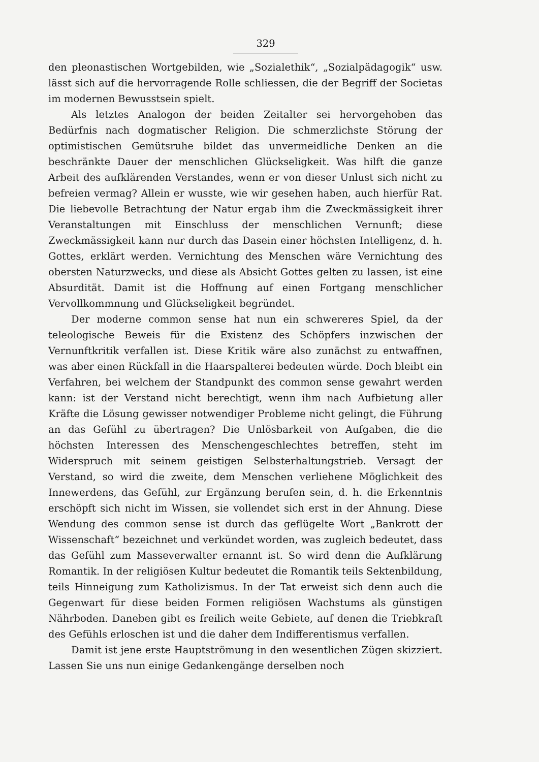329
den pleonastischen Wortgebilden, wie „Sozialethik“, „Sozialpädagogik“ usw. lässt sich auf die hervorragende Rolle schliessen, die der Begriff der Societas im modernen Bewusstsein spielt.
Als letztes Analogon der beiden Zeitalter sei hervorgehoben das Bedürfnis nach dogmatischer Religion. Die schmerzlichste Störung der optimistischen Gemütsruhe bildet das unvermeidliche Denken an die beschränkte Dauer der menschlichen Glückseligkeit. Was hilft die ganze Arbeit des aufklärenden Verstandes, wenn er von dieser Unlust sich nicht zu befreien vermag? Allein er wusste, wie wir gesehen haben, auch hierfür Rat. Die liebevolle Betrachtung der Natur ergab ihm die Zweckmässigkeit ihrer Veranstaltungen mit Einschluss der menschlichen Vernunft; diese Zweckmässigkeit kann nur durch das Dasein einer höchsten Intelligenz, d. h. Gottes, erklärt werden. Vernichtung des Menschen wäre Vernichtung des obersten Naturzwecks, und diese als Absicht Gottes gelten zu lassen, ist eine Absurdität. Damit ist die Hoffnung auf einen Fortgang menschlicher Vervollkommnung und Glückseligkeit begründet.
Der moderne common sense hat nun ein schwereres Spiel, da der teleologische Beweis für die Existenz des Schöpfers inzwischen der Vernunftkritik verfallen ist. Diese Kritik wäre also zunächst zu entwaffnen, was aber einen Rückfall in die Haarspalterei bedeuten würde. Doch bleibt ein Verfahren, bei welchem der Standpunkt des common sense gewahrt werden kann: ist der Verstand nicht berechtigt, wenn ihm nach Aufbietung aller Kräfte die Lösung gewisser notwendiger Probleme nicht gelingt, die Führung an das Gefühl zu übertragen? Die Unlösbarkeit von Aufgaben, die die höchsten Interessen des Menschengeschlechtes betreffen, steht im Widerspruch mit seinem geistigen Selbsterhaltungstrieb. Versagt der Verstand, so wird die zweite, dem Menschen verliehene Möglichkeit des Innewerdens, das Gefühl, zur Ergänzung berufen sein, d. h. die Erkenntnis erschöpft sich nicht im Wissen, sie vollendet sich erst in der Ahnung. Diese Wendung des common sense ist durch das geflügelte Wort „Bankrott der Wissenschaft“ bezeichnet und verkündet worden, was zugleich bedeutet, dass das Gefühl zum Masseverwalter ernannt ist. So wird denn die Aufklärung Romantik. In der religiösen Kultur bedeutet die Romantik teils Sektenbildung, teils Hinneigung zum Katholizismus. In der Tat erweist sich denn auch die Gegenwart für diese beiden Formen religiösen Wachstums als günstigen Nährboden. Daneben gibt es freilich weite Gebiete, auf denen die Triebkraft des Gefühls erloschen ist und die daher dem Indifferentismus verfallen.
Damit ist jene erste Hauptströmung in den wesentlichen Zügen skizziert. Lassen Sie uns nun einige Gedankengänge derselben noch